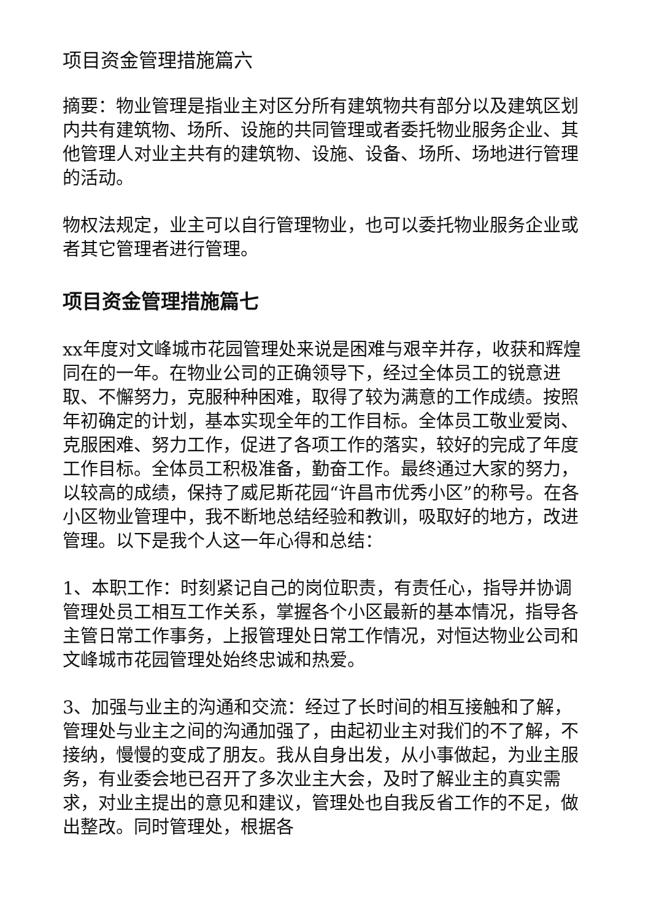项目资金管理措施篇六
摘要：物业管理是指业主对区分所有建筑物共有部分以及建筑区划内共有建筑物、场所、设施的共同管理或者委托物业服务企业、其他管理人对业主共有的建筑物、设施、设备、场所、场地进行管理的活动。
物权法规定，业主可以自行管理物业，也可以委托物业服务企业或者其它管理者进行管理。
项目资金管理措施篇七
xx年度对文峰城市花园管理处来说是困难与艰辛并存，收获和辉煌同在的一年。在物业公司的正确领导下，经过全体员工的锐意进取、不懈努力，克服种种困难，取得了较为满意的工作成绩。按照年初确定的计划，基本实现全年的工作目标。全体员工敬业爱岗、克服困难、努力工作，促进了各项工作的落实，较好的完成了年度工作目标。全体员工积极准备，勤奋工作。最终通过大家的努力，以较高的成绩，保持了威尼斯花园“许昌市优秀小区”的称号。在各小区物业管理中，我不断地总结经验和教训，吸取好的地方，改进管理。以下是我个人这一年心得和总结：
1、本职工作：时刻紧记自己的岗位职责，有责任心，指导并协调管理处员工相互工作关系，掌握各个小区最新的基本情况，指导各主管日常工作事务，上报管理处日常工作情况，对恒达物业公司和文峰城市花园管理处始终忠诚和热爱。
3、加强与业主的沟通和交流：经过了长时间的相互接触和了解，管理处与业主之间的沟通加强了，由起初业主对我们的不了解，不接纳，慢慢的变成了朋友。我从自身出发，从小事做起，为业主服务，有业委会地已召开了多次业主大会，及时了解业主的真实需求，对业主提出的意见和建议，管理处也自我反省工作的不足，做出整改。同时管理处，根据各